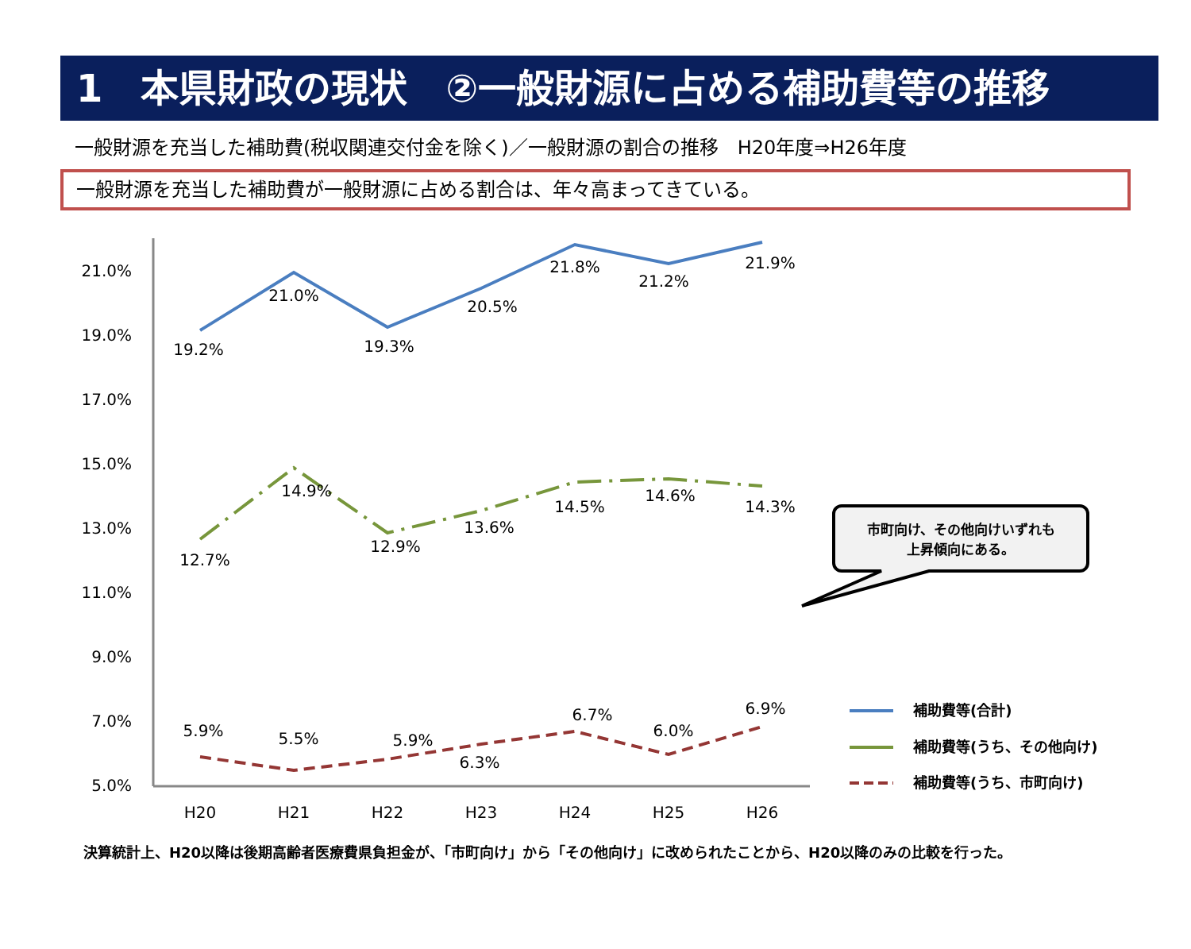1　本県財政の現状　②一般財源に占める補助費等の推移
一般財源を充当した補助費(税収関連交付金を除く)／一般財源の割合の推移　H20年度⇒H26年度
一般財源を充当した補助費が一般財源に占める割合は、年々高まってきている。
21.0%
19.0%
17.0%
15.0%
13.0%
11.0%
9.0%
7.0%
5.0%
H20
H21
H22
H23
H24
H25
H26
19.2%
21.0%
19.3%
20.5%
21.8%
21.2%
21.9%
12.7%
14.9%
12.9%
13.6%
14.5%
14.6%
14.3%
5.9%
5.5%
5.9%
6.3%
6.7%
6.0%
6.9%
市町向け、その他向けいずれも
上昇傾向にある。
補助費等(合計)
補助費等(うち、その他向け)
補助費等(うち、市町向け)
決算統計上、H20以降は後期高齢者医療費県負担金が、「市町向け」から「その他向け」に改められたことから、H20以降のみの比較を行った。